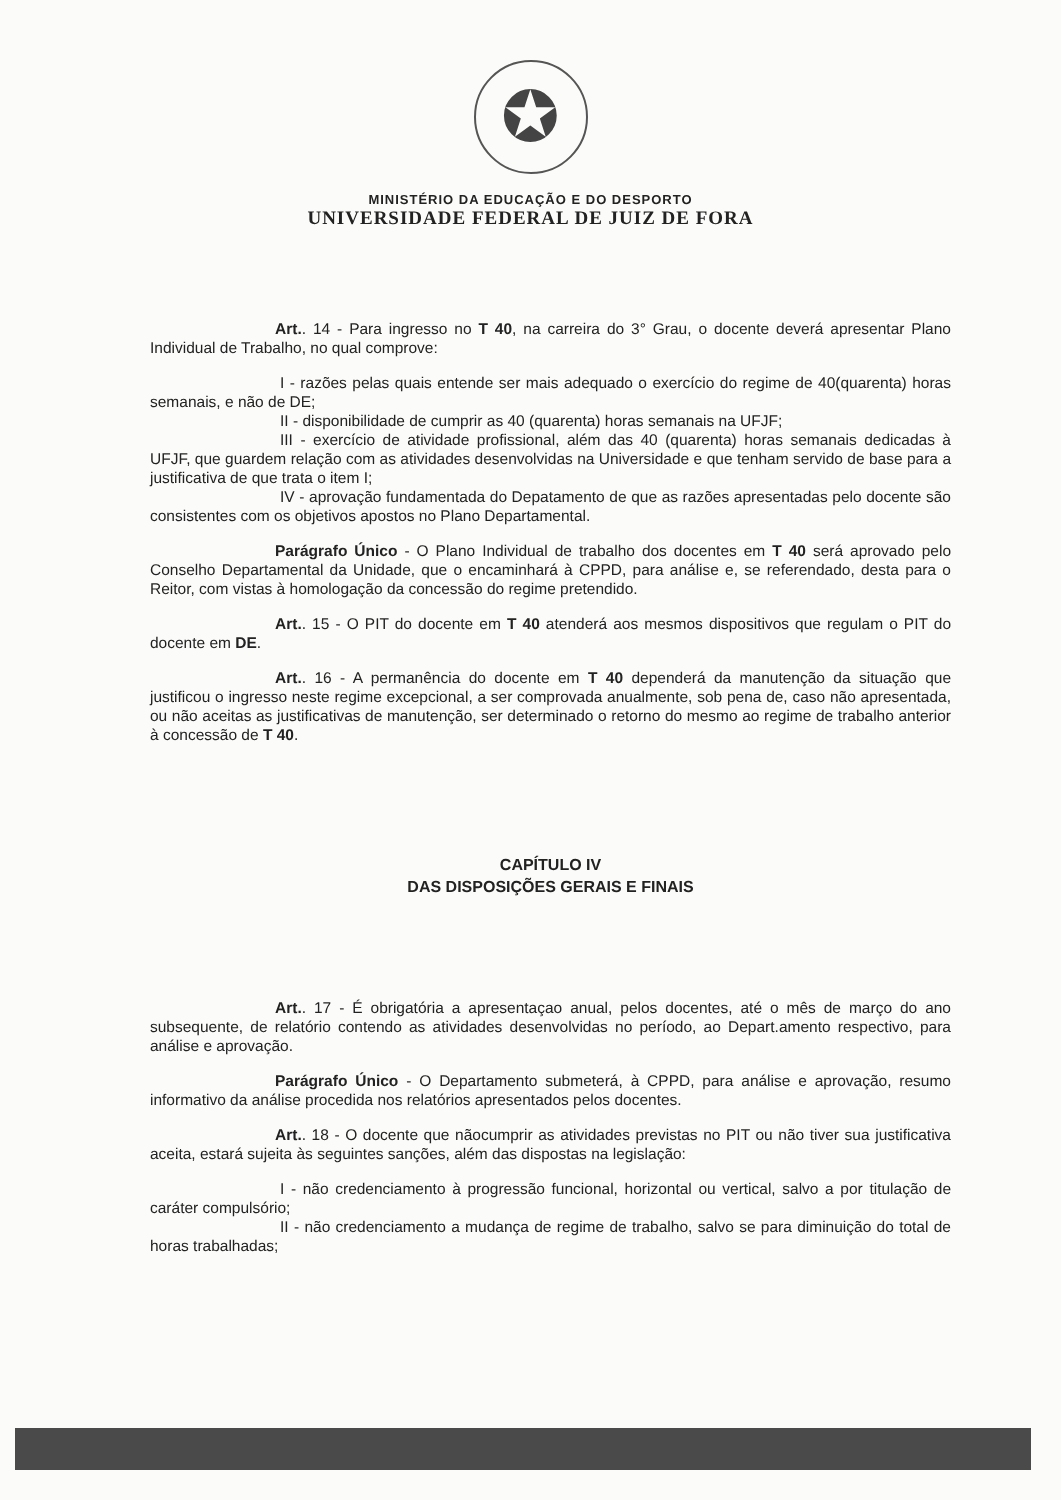✪
MINISTÉRIO DA EDUCAÇÃO E DO DESPORTO
UNIVERSIDADE FEDERAL DE JUIZ DE FORA
Art.. 14 - Para ingresso no T 40, na carreira do 3° Grau, o docente deverá apresentar Plano Individual de Trabalho, no qual comprove:
I - razões pelas quais entende ser mais adequado o exercício do regime de 40(quarenta) horas semanais, e não de DE;
II - disponibilidade de cumprir as 40 (quarenta) horas semanais na UFJF;
III - exercício de atividade profissional, além das 40 (quarenta) horas semanais dedicadas à UFJF, que guardem relação com as atividades desenvolvidas na Universidade e que tenham servido de base para a justificativa de que trata o item I;
IV - aprovação fundamentada do Depatamento de que as razões apresentadas pelo docente são consistentes com os objetivos apostos no Plano Departamental.
Parágrafo Único - O Plano Individual de trabalho dos docentes em T 40 será aprovado pelo Conselho Departamental da Unidade, que o encaminhará à CPPD, para análise e, se referendado, desta para o Reitor, com vistas à homologação da concessão do regime pretendido.
Art.. 15 - O PIT do docente em T 40 atenderá aos mesmos dispositivos que regulam o PIT do docente em DE.
Art.. 16 - A permanência do docente em T 40 dependerá da manutenção da situação que justificou o ingresso neste regime excepcional, a ser comprovada anualmente, sob pena de, caso não apresentada, ou não aceitas as justificativas de manutenção, ser determinado o retorno do mesmo ao regime de trabalho anterior à concessão de T 40.
CAPÍTULO IV
DAS DISPOSIÇÕES GERAIS E FINAIS
Art.. 17 - É obrigatória a apresentaçao anual, pelos docentes, até o mês de março do ano subsequente, de relatório contendo as atividades desenvolvidas no período, ao Depart.amento respectivo, para análise e aprovação.
Parágrafo Único - O Departamento submeterá, à CPPD, para análise e aprovação, resumo informativo da análise procedida nos relatórios apresentados pelos docentes.
Art.. 18 - O docente que nãocumprir as atividades previstas no PIT ou não tiver sua justificativa aceita, estará sujeita às seguintes sanções, além das dispostas na legislação:
I - não credenciamento à progressão funcional, horizontal ou vertical, salvo a por titulação de caráter compulsório;
II - não credenciamento a mudança de regime de trabalho, salvo se para diminuição do total de horas trabalhadas;